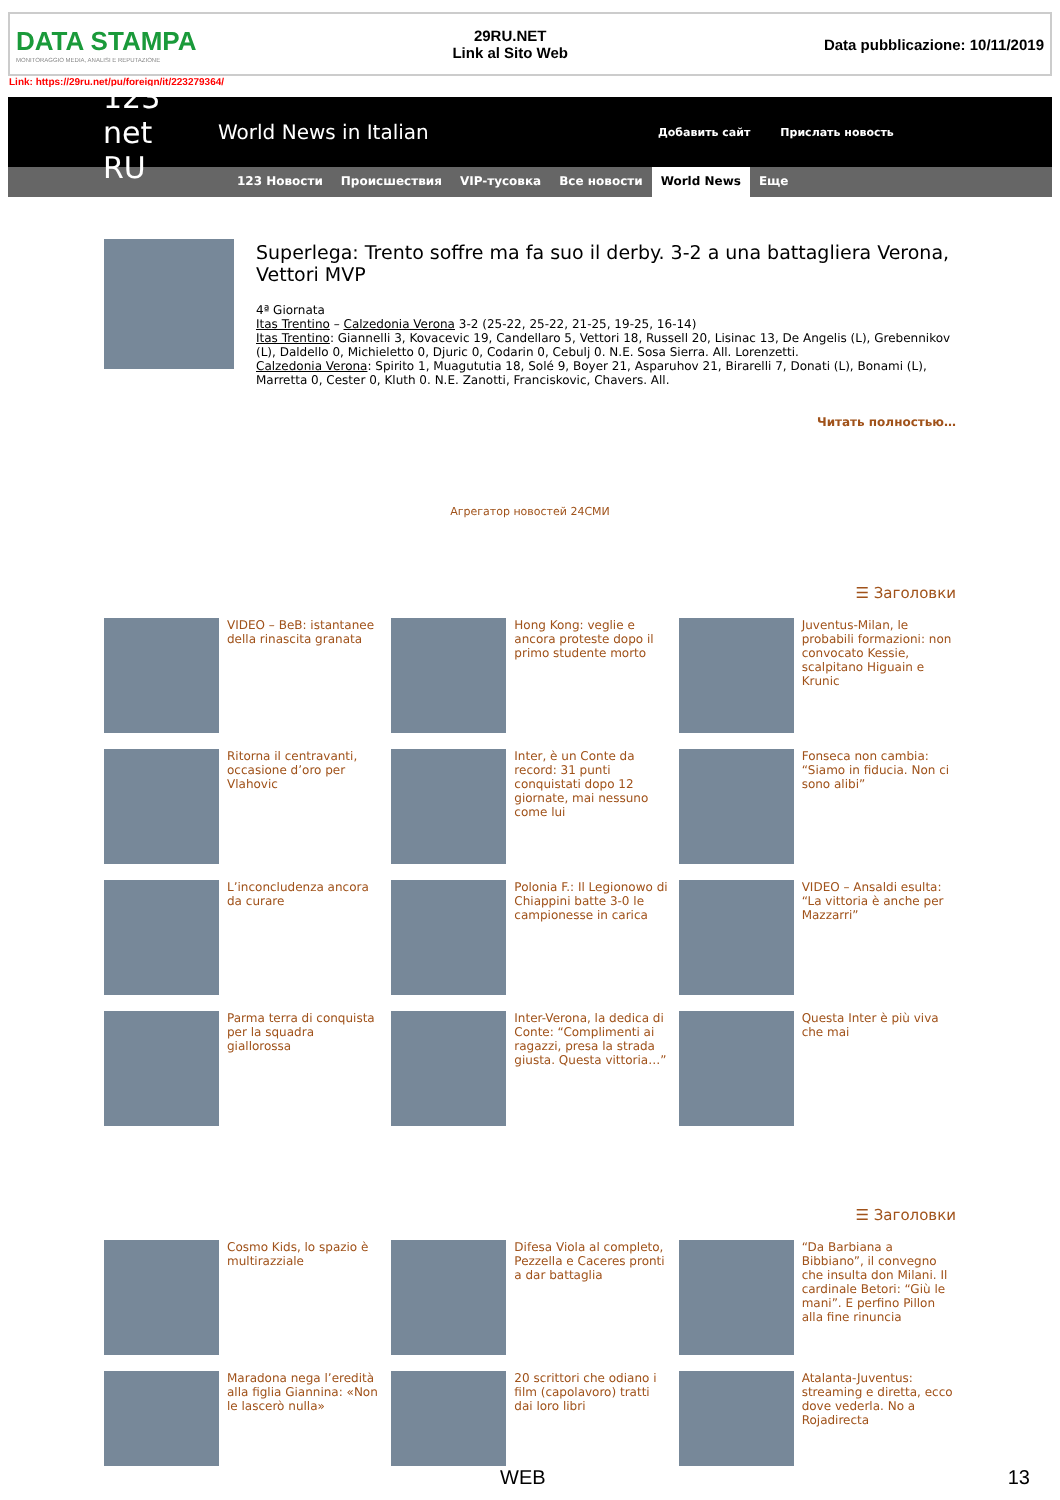DATA STAMPA
MONITORAGGIO MEDIA, ANALISI E REPUTAZIONE
29RU.NET
Link al Sito Web
Data pubblicazione: 10/11/2019
Link: https://29ru.net/pu/foreign/it/223279364/
123 net RU
World News in Italian
Добавить сайт Прислать новость
123 Новости Происшествия VIP-тусовка Все новости World News Еще
Superlega: Trento soffre ma fa suo il derby. 3-2 a una battagliera Verona, Vettori MVP
4ª Giornata
Itas Trentino – Calzedonia Verona 3-2 (25-22, 25-22, 21-25, 19-25, 16-14)
Itas Trentino: Giannelli 3, Kovacevic 19, Candellaro 5, Vettori 18, Russell 20, Lisinac 13, De Angelis (L), Grebennikov (L), Daldello 0, Michieletto 0, Djuric 0, Codarin 0, Cebulj 0. N.E. Sosa Sierra. All. Lorenzetti.
Calzedonia Verona: Spirito 1, Muagututia 18, Solé 9, Boyer 21, Asparuhov 21, Birarelli 7, Donati (L), Bonami (L), Marretta 0, Cester 0, Kluth 0. N.E. Zanotti, Franciskovic, Chavers. All.
Читать полностью…
Агрегатор новостей 24СМИ
☰ Заголовки
VIDEO – BeB: istantanee della rinascita granata
Hong Kong: veglie e ancora proteste dopo il primo studente morto
Juventus-Milan, le probabili formazioni: non convocato Kessie, scalpitano Higuain e Krunic
Ritorna il centravanti, occasione d’oro per Vlahovic
Inter, è un Conte da record: 31 punti conquistati dopo 12 giornate, mai nessuno come lui
Fonseca non cambia: “Siamo in fiducia. Non ci sono alibi”
L’inconcludenza ancora da curare
Polonia F.: Il Legionowo di Chiappini batte 3-0 le campionesse in carica
VIDEO – Ansaldi esulta: “La vittoria è anche per Mazzarri”
Parma terra di conquista per la squadra giallorossa
Inter-Verona, la dedica di Conte: “Complimenti ai ragazzi, presa la strada giusta. Questa vittoria…”
Questa Inter è più viva che mai
☰ Заголовки
Cosmo Kids, lo spazio è multirazziale
Difesa Viola al completo, Pezzella e Caceres pronti a dar battaglia
“Da Barbiana a Bibbiano”, il convegno che insulta don Milani. Il cardinale Betori: “Giù le mani”. E perfino Pillon alla fine rinuncia
Maradona nega l’eredità alla figlia Giannina: «Non le lascerò nulla»
20 scrittori che odiano i film (capolavoro) tratti dai loro libri
Atalanta-Juventus: streaming e diretta, ecco dove vederla. No a Rojadirecta
WEB 13